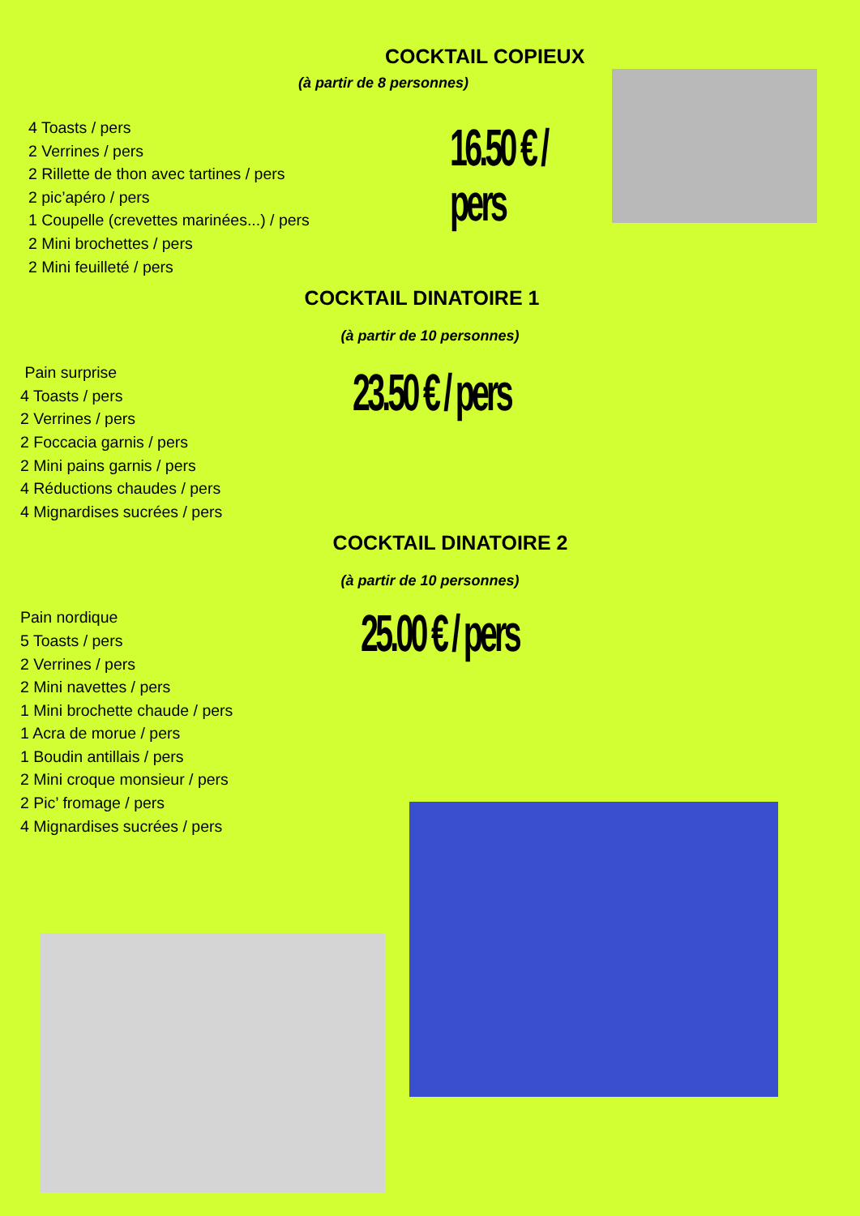COCKTAIL COPIEUX
(à partir de 8 personnes)
4 Toasts / pers
2 Verrines / pers
2 Rillette de thon avec tartines / pers
2 pic’apéro / pers
1 Coupelle (crevettes marinées...) / pers
2 Mini brochettes / pers
2 Mini feuilleté / pers
16.50 € / pers
COCKTAIL DINATOIRE 1
(à partir de 10 personnes)
Pain surprise
4 Toasts / pers
2 Verrines / pers
2 Foccacia garnis / pers
2 Mini pains garnis / pers
4 Réductions chaudes / pers
4 Mignardises sucrées / pers
23.50 € / pers
COCKTAIL DINATOIRE 2
(à partir de 10 personnes)
Pain nordique
5 Toasts / pers
2 Verrines / pers
2 Mini navettes / pers
1 Mini brochette chaude / pers
1 Acra de morue / pers
1 Boudin antillais / pers
2 Mini croque monsieur / pers
2 Pic’ fromage / pers
4 Mignardises sucrées / pers
25.00 € / pers